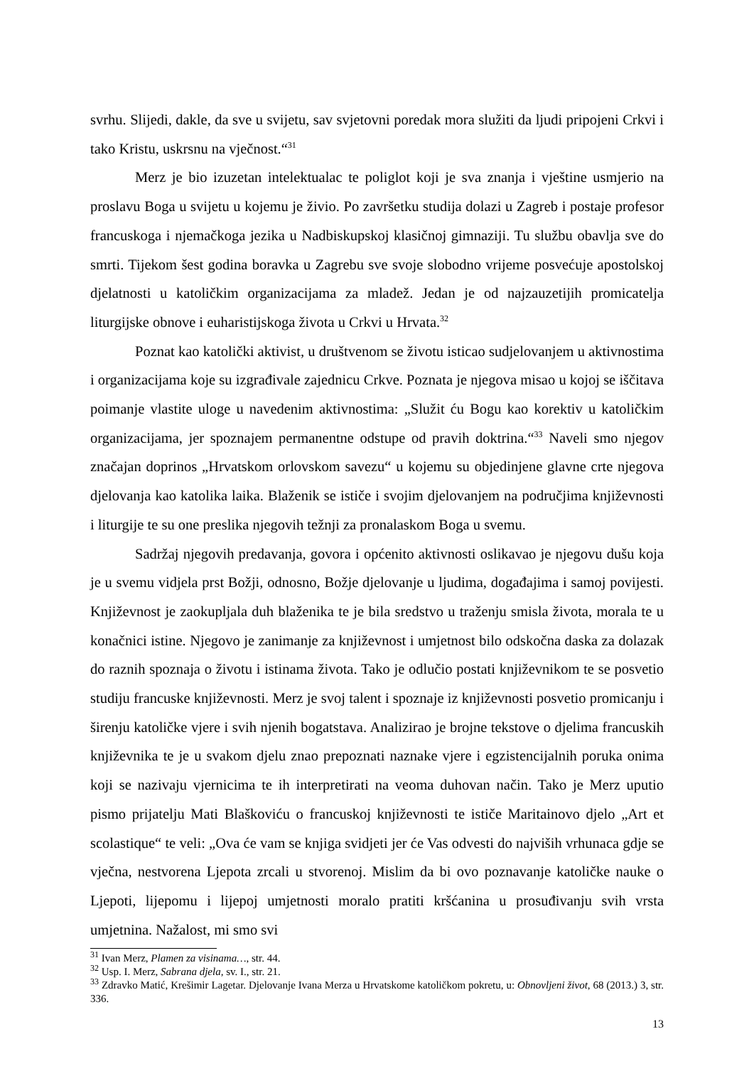svrhu. Slijedi, dakle, da sve u svijetu, sav svjetovni poredak mora služiti da ljudi pripojeni Crkvi i tako Kristu, uskrsnu na vječnost.“<sup>31</sup>
Merz je bio izuzetan intelektualac te poliglot koji je sva znanja i vještine usmjerio na proslavu Boga u svijetu u kojemu je živio. Po završetku studija dolazi u Zagreb i postaje profesor francuskoga i njemačkoga jezika u Nadbiskupskoj klasičnoj gimnaziji. Tu službu obavlja sve do smrti. Tijekom šest godina boravka u Zagrebu sve svoje slobodno vrijeme posvećuje apostolskoj djelatnosti u katoličkim organizacijama za mladež. Jedan je od najzauzetijih promicatelja liturgijske obnove i euharistijskoga života u Crkvi u Hrvata.<sup>32</sup>
Poznat kao katolički aktivist, u društvenom se životu isticao sudjelovanjem u aktivnostima i organizacijama koje su izgrađivale zajednicu Crkve. Poznata je njegova misao u kojoj se iščitava poimanje vlastite uloge u navedenim aktivnostima: „Služit ću Bogu kao korektiv u katoličkim organizacijama, jer spoznajem permanentne odstupe od pravih doktrina.“<sup>33</sup> Naveli smo njegov značajan doprinos „Hrvatskom orlovskom savezu“ u kojemu su objedinjene glavne crte njegova djelovanja kao katolika laika. Blaženik se ističe i svojim djelovanjem na područjima književnosti i liturgije te su one preslika njegovih težnji za pronalaskom Boga u svemu.
Sadržaj njegovih predavanja, govora i općenito aktivnosti oslikavao je njegovu dušu koja je u svemu vidjela prst Božji, odnosno, Božje djelovanje u ljudima, događajima i samoj povijesti. Književnost je zaokupljala duh blaženika te je bila sredstvo u traženju smisla života, morala te u konačnici istine. Njegovo je zanimanje za književnost i umjetnost bilo odskočna daska za dolazak do raznih spoznaja o životu i istinama života. Tako je odlučio postati književnikom te se posvetio studiju francuske književnosti. Merz je svoj talent i spoznaje iz književnosti posvetio promicanju i širenju katoličke vjere i svih njenih bogatstava. Analizirao je brojne tekstove o djelima francuskih književnika te je u svakom djelu znao prepoznati naznake vjere i egzistencijalnih poruka onima koji se nazivaju vjernicima te ih interpretirati na veoma duhovan način. Tako je Merz uputio pismo prijatelju Mati Blaškoviću o francuskoj književnosti te ističe Maritainovo djelo „Art et scolastique“ te veli: „Ova će vam se knjiga svidjeti jer će Vas odvesti do najviših vrhunaca gdje se vječna, nestvorena Ljepota zrcali u stvorenoj. Mislim da bi ovo poznavanje katoličke nauke o Ljepoti, lijepomu i lijepoj umjetnosti moralo pratiti kršćanina u prosuđivanju svih vrsta umjetnina. Nažalost, mi smo svi
<sup>31</sup> Ivan Merz, Plamen za visinama…, str. 44.
<sup>32</sup> Usp. I. Merz, Sabrana djela, sv. I., str. 21.
<sup>33</sup> Zdravko Matić, Krešimir Lagetar. Djelovanje Ivana Merza u Hrvatskome katoličkom pokretu, u: Obnovljeni život, 68 (2013.) 3, str. 336.
13